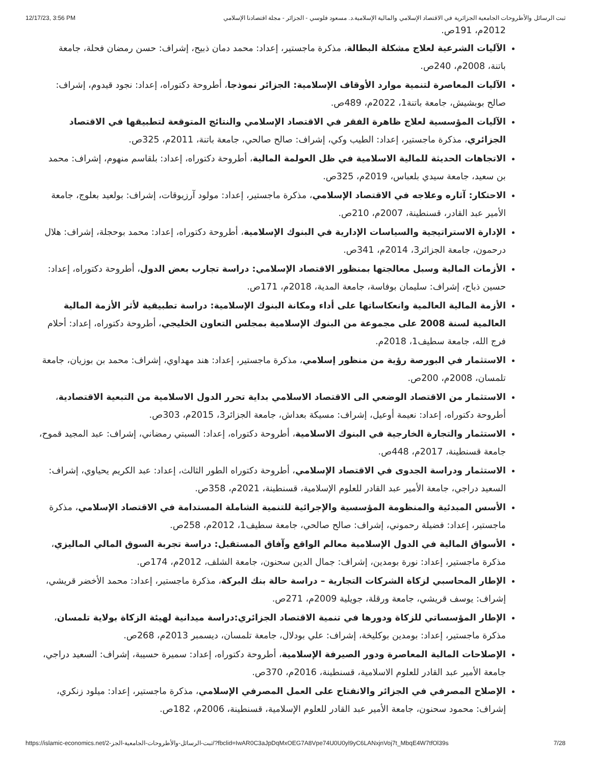12/17/23, 3:56 PM ثبت الرسائل والأطروحات الجامعية الجزائرية في الاقتصاد الإسلامي والمالية الإسلامية.د. مسعود فلوسي - الجزائر - مجلة اقتصادنا الإسلامي
2012م، 191ص.
الآليات الشرعية لعلاج مشكلة البطالة، مذكرة ماجستير، إعداد: محمد دمان ذبيح، إشراف: حسن رمضان فحلة، جامعة باتنة، 2008م، 240ص.
الآليات المعاصرة لتنمية موارد الأوقاف الإسلامية: الجزائر نموذجا، أطروحة دكتوراه، إعداد: نجود قيدوم، إشراف: صالح بوبشيش، جامعة باتنة1، 2022م، 489ص.
الآليات المؤسسية لعلاج ظاهرة الفقر في الاقتصاد الإسلامي والنتائج المتوقعة لتطبيقها في الاقتصاد الجزائري، مذكرة ماجستير، إعداد: الطيب وكي، إشراف: صالح صالحي، جامعة باتنة، 2011م، 325ص.
الاتجاهات الحديثة للمالية الاسلامية في ظل العولمة المالية، أطروحة دكتوراه، إعداد: بلقاسم منهوم، إشراف: محمد بن سعيد، جامعة سيدي بلعباس، 2019م، 325ص.
الاحتكار: آثاره وعلاجه في الاقتصاد الإسلامي، مذكرة ماجستير، إعداد: مولود آرزيوقات، إشراف: بولعيد بعلوج، جامعة الأمير عبد القادر، قسنطينة، 2007م، 210ص.
الإدارة الاستراتيجية والسياسات الإدارية في البنوك الإسلامية، أطروحة دكتوراه، إعداد: محمد بوحجلة، إشراف: هلال درحمون، جامعة الجزائر3، 2014م، 341ص.
الأزمات المالية وسبل معالجتها بمنظور الاقتصاد الإسلامي: دراسة تجارب بعض الدول، أطروحة دكتوراه، إعداد: حسين ذباح، إشراف: سليمان بوفاسة، جامعة المدية، 2018م، 171ص.
الأزمة المالية العالمية وانعكاساتها على أداء ومكانة البنوك الإسلامية: دراسة تطبيقية لأثر الأزمة المالية العالمية لسنة 2008 على مجموعة من البنوك الإسلامية بمجلس التعاون الخليجي، أطروحة دكتوراه، إعداد: أحلام فرج الله، جامعة سطيف1، 2018م.
الاستثمار في البورصة رؤية من منظور إسلامي، مذكرة ماجستير، إعداد: هند مهداوي، إشراف: محمد بن بوزيان، جامعة تلمسان، 2008م، 200ص.
الاستثمار من الاقتصاد الوضعي الى الاقتصاد الاسلامي بداية تحرر الدول الاسلامية من التبعية الاقتصادية، أطروحة دكتوراه، إعداد: نعيمة أوعيل، إشراف: مسيكة بعداش، جامعة الجزائر3، 2015م، 303ص.
الاستثمار والتجارة الخارجية في البنوك الاسلامية، أطروحة دكتوراه، إعداد: السبتي رمضاني، إشراف: عبد المجيد قموح، جامعة قسنطينة، 2017م، 448ص.
الاستثمار ودراسة الجدوى في الاقتصاد الإسلامي، أطروحة دكتوراه الطور الثالث، إعداد: عبد الكريم يحياوي، إشراف: السعيد دراجي، جامعة الأمير عبد القادر للعلوم الإسلامية، قسنطينة، 2021م، 358ص.
الأسس المبدئية والمنظومة المؤسسية والإجرائية للتنمية الشاملة المستدامة في الاقتصاد الإسلامي، مذكرة ماجستير، إعداد: فضيلة رحموني، إشراف: صالح صالحي، جامعة سطيف1، 2012م، 258ص.
الأسواق المالية في الدول الإسلامية معالم الواقع وآفاق المستقبل: دراسة تجربة السوق المالي الماليزي، مذكرة ماجستير، إعداد: نورة بومدين، إشراف: جمال الدين سحنون، جامعة الشلف، 2012م، 174ص.
الإطار المحاسبي لزكاة الشركات التجارية – دراسة حالة بنك البركة، مذكرة ماجستير، إعداد: محمد الأخضر قريشي، إشراف: يوسف قريشي، جامعة ورقلة، جويلية 2009م، 271ص.
الإطار المؤسساتي للزكاة ودورها في تنمية الاقتصاد الجزائري:دراسة ميدانية لهيئة الزكاة بولاية تلمسان، مذكرة ماجستير، إعداد: بومدين بوكليخة، إشراف: علي بودلال، جامعة تلمسان، ديسمبر 2013م، 268ص.
الإصلاحات المالية المعاصرة ودور الصيرفة الإسلامية، أطروحة دكتوراه، إعداد: سميرة حسيبة، إشراف: السعيد دراجي، جامعة الأمير عبد القادر للعلوم الاسلامية، قسنطينة، 2016م، 370ص.
الإصلاح المصرفي في الجزائر والانفتاح على العمل المصرفي الإسلامي، مذكرة ماجستير، إعداد: ميلود زنكري، إشراف: محمود سحنون، جامعة الأمير عبد القادر للعلوم الإسلامية، قسنطينة، 2006م، 182ص.
https://islamic-economics.net/ثبت-الرسائل-والأطروحات-الجامعية-الجز-2/?fbclid=IwAR0C3aJpDqMxOEG7A8Vpe74U0U0yl9yC6LANxjnVoj7t_MbqE4W7tfOl39s 7/28